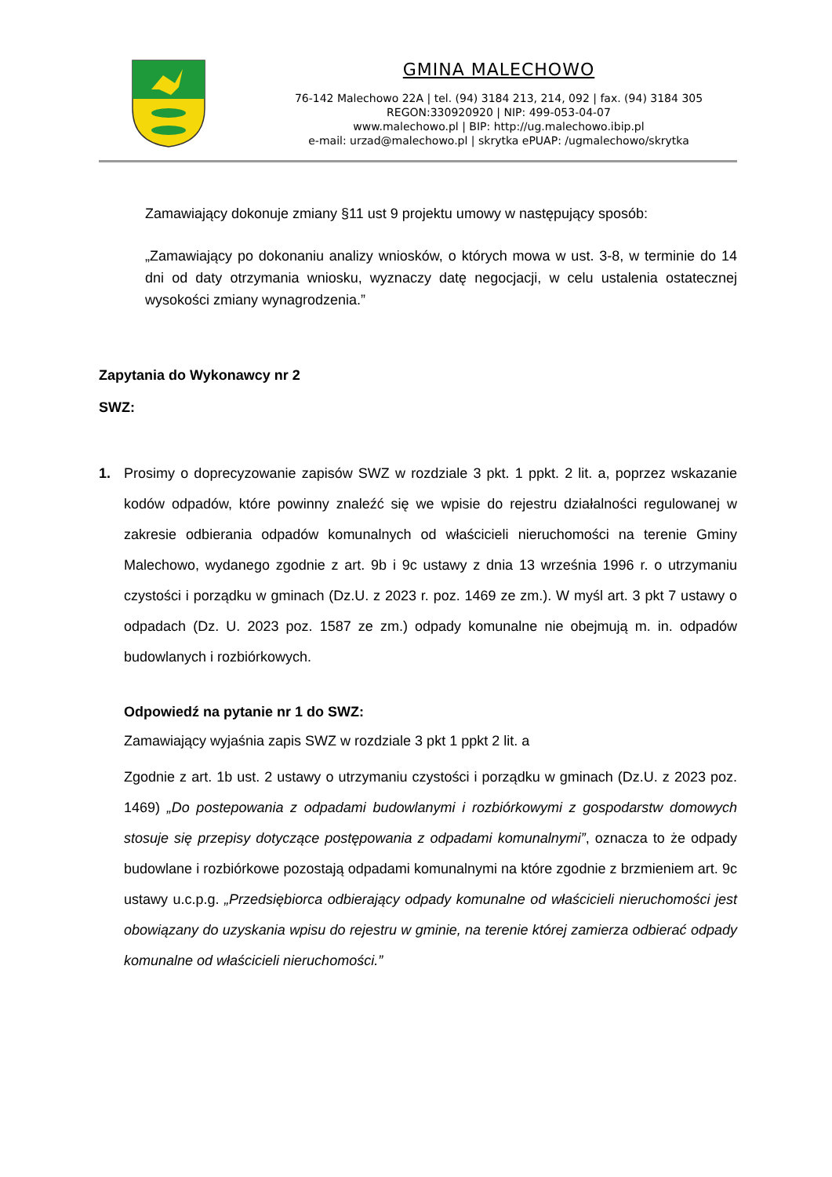GMINA MALECHOWO
76-142 Malechowo 22A | tel. (94) 3184 213, 214, 092 | fax. (94) 3184 305
REGON:330920920 | NIP: 499-053-04-07
www.malechowo.pl | BIP: http://ug.malechowo.ibip.pl
e-mail: urzad@malechowo.pl | skrytka ePUAP: /ugmalechowo/skrytka
Zamawiający dokonuje zmiany §11 ust 9 projektu umowy w następujący sposób:
„Zamawiający po dokonaniu analizy wniosków, o których mowa w ust. 3-8, w terminie do 14 dni od daty otrzymania wniosku, wyznaczy datę negocjacji, w celu ustalenia ostatecznej wysokości zmiany wynagrodzenia.”
Zapytania do Wykonawcy nr 2
SWZ:
1. Prosimy o doprecyzowanie zapisów SWZ w rozdziale 3 pkt. 1 ppkt. 2 lit. a, poprzez wskazanie kodów odpadów, które powinny znaleźć się we wpisie do rejestru działalności regulowanej w zakresie odbierania odpadów komunalnych od właścicieli nieruchomości na terenie Gminy Malechowo, wydanego zgodnie z art. 9b i 9c ustawy z dnia 13 września 1996 r. o utrzymaniu czystości i porządku w gminach (Dz.U. z 2023 r. poz. 1469 ze zm.). W myśl art. 3 pkt 7 ustawy o odpadach (Dz. U. 2023 poz. 1587 ze zm.) odpady komunalne nie obejmują m. in. odpadów budowlanych i rozbiórkowych.
Odpowiedź na pytanie nr 1 do SWZ:
Zamawiający wyjaśnia zapis SWZ w rozdziale 3 pkt 1 ppkt 2 lit. a
Zgodnie z art. 1b ust. 2 ustawy o utrzymaniu czystości i porządku w gminach (Dz.U. z 2023 poz. 1469) „Do postepowania z odpadami budowlanymi i rozbiórkowymi z gospodarstw domowych stosuje się przepisy dotyczące postępowania z odpadami komunalnymi”, oznacza to że odpady budowlane i rozbiórkowe pozostają odpadami komunalnymi na które zgodnie z brzmieniem art. 9c ustawy u.c.p.g. „Przedsiębiorca odbierający odpady komunalne od właścicieli nieruchomości jest obowiązany do uzyskania wpisu do rejestru w gminie, na terenie której zamierza odbierać odpady komunalne od właścicieli nieruchomości.”